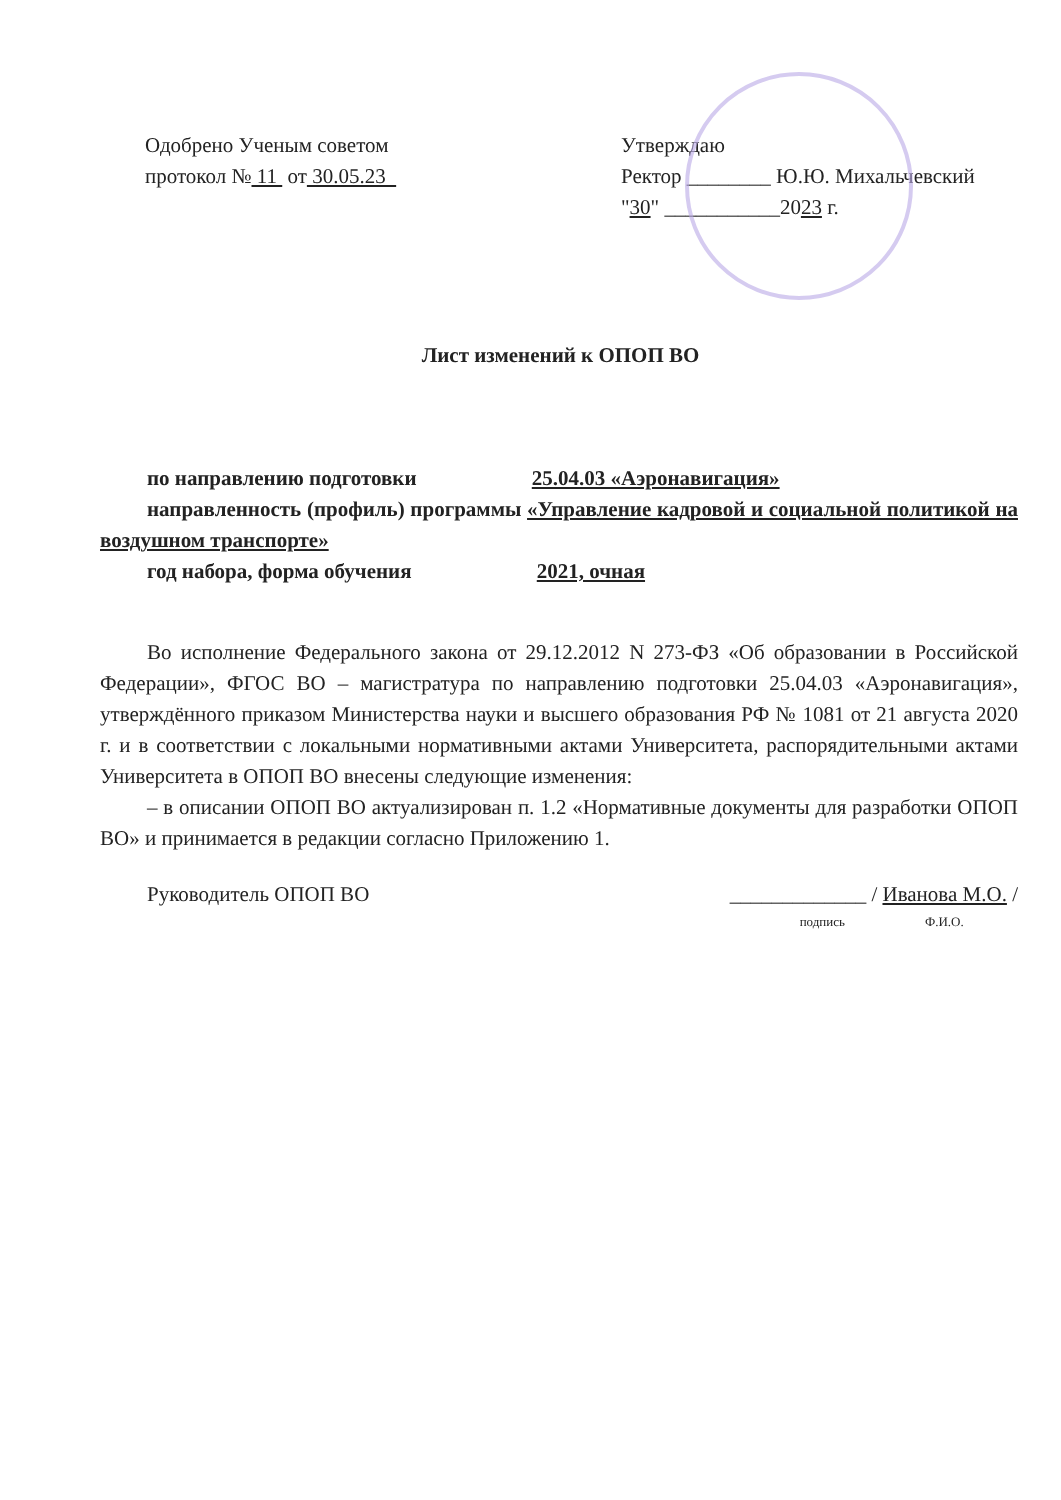Одобрено Ученым советом
протокол № 11 от 30.05.23
Утверждаю
Ректор ________ Ю.Ю. Михальчевский
"30" ___________2023 г.
Лист изменений к ОПОП ВО
по направлению подготовки 25.04.03 «Аэронавигация»
направленность (профиль) программы «Управление кадровой и социальной политикой на воздушном транспорте»
год набора, форма обучения 2021, очная
Во исполнение Федерального закона от 29.12.2012 N 273-ФЗ «Об образовании в Российской Федерации», ФГОС ВО – магистратура по направлению подготовки 25.04.03 «Аэронавигация», утверждённого приказом Министерства науки и высшего образования РФ № 1081 от 21 августа 2020 г. и в соответствии с локальными нормативными актами Университета, распорядительными актами Университета в ОПОП ВО внесены следующие изменения:
– в описании ОПОП ВО актуализирован п. 1.2 «Нормативные документы для разработки ОПОП ВО» и принимается в редакции согласно Приложению 1.
Руководитель ОПОП ВО _____________ / Иванова М.О. /
подпись Ф.И.О.